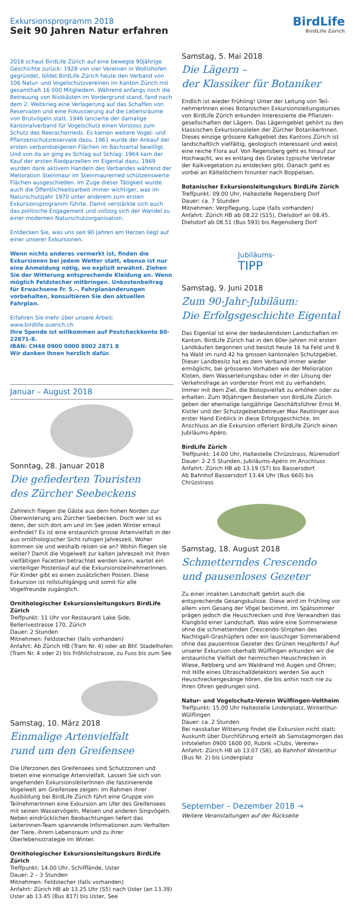Exkursionsprogramm 2018
Seit 90 Jahren Natur erfahren
2018 schaut BirdLife Zürich auf eine bewegte 90jährige Geschichte zurück: 1928 von vier Vereinen in Wollishofen gegründet, bildet BirdLife Zürich heute den Verband von 106 Natur- und Vogelschutzvereinen im Kanton Zürich mit gesamthaft 16 000 Mitgliedern. Während anfangs noch die Betreuung von Nistkästen im Vordergrund stand, fand nach dem 2. Weltkrieg eine Verlagerung auf das Schaffen von Reservaten und eine Fokussierung auf die Lebensräume von Brutvögeln statt. 1946 lancierte der damalige Kantonal­verband für Vogelschutz einen Vorstoss zum Schutz des Neeracherrieds. Es kamen weitere Vogel- und Pflanzenschutz­reservate dazu. 1961 wurde der Ankauf der ersten verbands­eigenen Flächen im Bachsertal bewilligt. Und von da an ging es Schlag auf Schlag: 1964 kam der Kauf der ersten Riedparzellen im Eigental dazu, 1969 wurden dank aktivem Handeln des Verbandes während der Melioration Steinmaur im Steinmaurerried schützenswerte Flächen ausgeschieden. Im Zuge dieser Tätigkeit wurde auch die Öffentlichkeits­arbeit immer wichtiger, was im Naturschutzjahr 1970 unter anderem zum ersten Exkursionsprogramm führte. Damit verstärkte sich auch das politische Engagement und vollzog sich der Wandel zu einer modernen Naturschutzorganisation.
Entdecken Sie, was uns seit 90 Jahren am Herzen liegt auf einer unserer Exkursionen.
Wenn nichts anderes vermerkt ist, finden die Exkursionen bei jedem Wetter statt, ebenso ist nur eine Anmeldung nötig, wo explizit erwähnt. Ziehen Sie der Witterung entsprechende Kleidung an. Wenn möglich Feldstecher mitbringen. Unkostenbeitrag für Erwachsene Fr. 5.–. Fahrplanänderungen vorbehalten, konsultieren Sie den aktuellen Fahrplan.
Erfahren Sie mehr über unsere Arbeit:
www.birdlife-zuerich.ch
Ihre Spende ist willkommen auf Postcheckkonto 80-22871-8.
IBAN: CH48 0900 0000 8002 2871 8
Wir danken Ihnen herzlich dafür.
Januar – August 2018
Sonntag, 28. Januar 2018
Die gefiederten Touristen
des Zürcher Seebeckens
Zahlreich fliegen die Gäste aus dem hohen Norden zur Überwinterung ans Zürcher Seebecken. Doch wer ist es denn, der sich dort am und im See jeden Winter erneut einfindet? Es ist eine erstaunlich grosse Artenvielfalt in der aus orni­thologischer Sicht ruhigen Jahreszeit. Woher kommen sie und weshalb reisen sie an? Wohin fliegen sie weiter? Damit die Vogelwelt zur kalten Jahreszeit mit ihren vielfältigen Facetten betrachtet werden kann, wartet ein vierteiliger Postenlauf auf die ExkursionsteilnehmerInnen. Für Kinder gibt es einen zusätzlichen Posten. Diese Exkursion ist rollstuhlgängig und somit für alle Vogelfreunde zugänglich.
Ornithologischer Exkursionsleitungskurs BirdLife Zürich
Treffpunkt: 11 Uhr vor Restaurant Lake Side, Bellerivestrasse 170, Zürich
Dauer: 2 Stunden
Mitnehmen: Feldstecher (falls vorhanden)
Anfahrt: Ab Zürich HB (Tram Nr. 4) oder ab Bhf. Stadelhofen (Tram Nr. 4 oder 2) bis Fröhlichstrasse, zu Fuss bis zum See
Samstag, 10. März 2018
Einmalige Artenvielfalt
rund um den Greifensee
Die Uferzonen des Greifensees sind Schutzzonen und bieten eine einmalige Artenvielfalt. Lassen Sie sich von angehen­den ExkursionsleiterInnen die faszinierende Vogelwelt am Greifensee zeigen: Im Rahmen ihrer Ausbildung bei BirdLife Zürich führt eine Gruppe von TeilnehmerInnen eine Exkursion am Ufer des Greifensees mit seinen Wasservögeln, Meisen und anderen Singvögeln. Neben eindrücklichen Beob­achtungen liefert das Leiterinnen-Team spannende Infor­mationen zum Verhalten der Tiere, ihrem Lebensraum und zu ihrer Überlebensstrategie im Winter.
Ornithologischer Exkursionsleitungskurs BirdLife Zürich
Treffpunkt: 14.00 Uhr, Schifflände, Uster
Dauer: 2 – 3 Stunden
Mitnehmen: Feldstecher (falls vorhanden)
Anfahrt: Zürich HB ab 13.25 Uhr (S5) nach Uster (an 13.39)
Uster ab 13.45 (Bus 817) bis Uster, See
BirdLife
BirdLife Zürich
Samstag, 5. Mai 2018
Die Lägern –
der Klassiker für Botaniker
Endlich ist wieder Frühling! Unter der Leitung von Teil­nehmerInnen eines Botanischen Exkursionsleitungskurses von BirdLife Zürich erkunden Interessierte die Pflanzen­gesellschaften der Lägern. Das Lägerngebiet gehört zu den klassischen Exkursionszielen der Zürcher BotanikerInnen. Dieses einzige grössere Kalkgebiet des Kantons Zürich ist landschaftlich vielfältig, geologisch interessant und weist eine reiche Flora auf. Von Regensberg geht es hinauf zur Hochwacht, wo es entlang des Grates typische Vertreter der Kalkvegetation zu entdecken gibt. Danach geht es vorbei an Kältelöchern hinunter nach Boppelsen.
Botanischer Exkursionsleitungskurs BirdLife Zürich
Treffpunkt: 09.00 Uhr, Haltestelle Regensberg Dorf
Dauer: ca. 7 Stunden
Mitnehmen: Verpflegung, Lupe (falls vorhanden)
Anfahrt: Zürich HB ab 08.22 (S15), Dielsdorf an 08.45. Dielsdorf ab 08.51 (Bus 593) bis Regensberg Dorf
Jubiläums-
TIPP
Samstag, 9. Juni 2018
Zum 90-Jahr-Jubiläum:
Die Erfolgsgeschichte Eigental
Das Eigental ist eine der bedeutendsten Landschaften im Kanton. BirdLife Zürich hat in den 60er-Jahren mit ersten Landkäufen begonnen und besitzt heute 16 ha Feld und 9 ha Wald im rund 42 ha grossen kantonalen Schutz­gebiet. Dieser Landbesitz hat es dem Verband immer wieder ermöglicht, bei grösseren Vorhaben wie der Melioration Kloten, dem Wasserleitungsbau oder in der Lösung der Verkehrsfrage an vorderster Front mit zu verhandeln. Immer mit dem Ziel, die Biotopvielfalt zu erhöhen oder zu erhalten. Zum 90jährigen Bestehen von BirdLife Zürich geben der ehemalige langjährige Geschäftsführer Ernst M. Kistler und der Schutzgebietsbetreuer Max Reutlinger aus erster Hand Einblick in diese Erfolgsgeschichte. Im Anschluss an die Exkursion offeriert BirdLife Zürich einen Jubiläums-Apéro.
BirdLife Zürich
Treffpunkt: 14.00 Uhr, Haltestelle Chrüzstrass, Nürensdorf
Dauer: 2-2.5 Stunden, Jubiläums-Apéro im Anschluss
Anfahrt: Zürich HB ab 13.19 (S7) bis Bassersdorf.
Ab Bahnhof Bassersdorf 13.44 Uhr (Bus 660) bis Chrüzstrass
Samstag, 18. August 2018
Schmetterndes Crescendo
und pausenloses Gezeter
Zu einer intakten Landschaft gehört auch die entsprechende Gesangskulisse. Diese wird im Frühling vor allem vom Gesang der Vögel bestimmt. Im Spätsommer prägen jedoch die Heuschrecken und ihre Verwandten das Klangbild einer Land­schaft. Was wäre eine Sommerwiese ohne die schmetternden Crescendo-Strophen des Nachtigall-Grashüpfers oder ein lauschiger Sommerabend ohne das pausenlose Gezeter des Grünen Heupferds? Auf unserer Exkursion oberhalb Wülflingen erkunden wir die erstaunliche Vielfalt der heimischen Heuschrecken in Wiese, Rebberg und am Waldrand mit Augen und Ohren; mit Hilfe eines Ultraschalldetektors werden Sie auch Heuschreckengesänge hören, die bis anhin noch nie zu Ihren Ohren gedrungen sind.
Natur- und Vogelschutz-Verein Wülflingen-Veltheim
Treffpunkt: 15.00 Uhr Haltestelle Lindenplatz, Winterthur-Wülflingen
Dauer: ca. 2 Stunden
Bei nasskalter Witterung findet die Exkursion nicht statt; Auskunft über Durchführung erteilt ab Samstagmorgen das Infotelefon 0900 1600 00, Rubrik «Clubs, Vereine»
Anfahrt: Zürich HB ab 13.07 (S8), ab Bahnhof Winterthur (Bus Nr. 2) bis Lindenplatz
September – Dezember 2018 →
Weitere Veranstaltungen auf der Rückseite